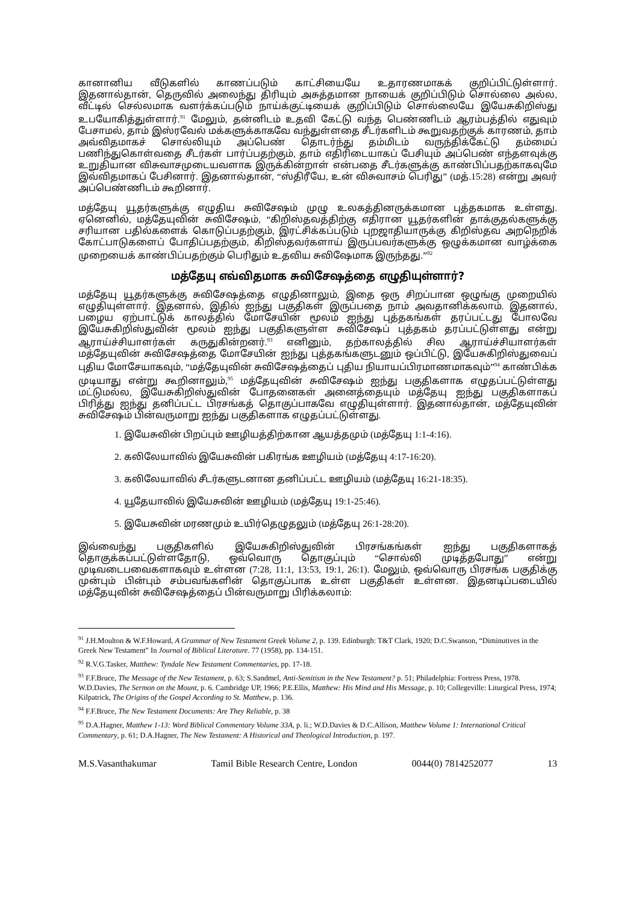கானானிய வீடுகளில் காணப்படும் காட்சியையே உதாரணமாகக் குறிப்பிட்டுள்ளார். இதனால்தான், தெருவில் அலைந்து திரியும் அசுத்தமான நாயைக் குறிப்பிடும் சொல்லை அல்ல, வீட்டில் செல்லமாக வளர்க்கப்படும் நாய்க்குட்டியைக் குறிப்பிடும் சொல்லையே இயேசுகிறிஸ்து உபயோகித்துள்ளார்.<sup>91</sup> மேலும், தன்னிடம் உதவி கேட்டு வந்த பெண்ணிடம் ஆரம்பத்தில் எதுவும் பேசாமல், தாம் இஸ்ரவேல் மக்களுக்காகவே வந்துள்ளதை சீடர்களிடம் கூறுவதற்குக் காரணம், தாம் அவ்விதமாகச் சொல்லியும் அப்பெண் தொடர்ந்து தம்மிடம் வருந்திக்கேட்டு தம்மைப் பணிந்துகொள்வதை சீடர்கள் பார்ப்பதற்கும், தாம் எதிரிடையாகப் பேசியும் அப்பெண் எந்தளவுக்கு உறுதியான விசுவாசமுடையவளாக இருக்கின்றாள் என்பதை சீடர்களுக்கு காண்பிப்பதற்காகவுமே இவ்விதமாகப் பேசினார். இதனால்தான், “ஸ்திரீயே, உன் விசுவாசம் பெரிது” (மத்.15:28) என்று அவர் அப்பெண்ணிடம் கூறினார்.
மத்தேயு யூதர்களுக்கு எழுதிய சுவிசேஷம் முழு உலகத்தினருக்கமான புத்தகமாக உள்ளது. ஏனெனில், மத்தேயுவின் சுவிசேஷம், “கிறிஸ்தவத்திற்கு எதிரான யூதர்களின் தாக்குதல்களுக்கு சரியான பதில்களைக் கொடுப்பதற்கும், இரட்சிக்கப்படும் புறஜாதியாருக்கு கிறிஸ்தவ அறநெறிக் கோட்பாடுகளைப் போதிப்பதற்கும், கிறிஸ்தவர்களாய் இருப்பவர்களுக்கு ஒழுக்கமான வாழ்க்கை முறையைக் காண்பிப்பதற்கும் பெரிதும் உதவிய சுவிஷேமாக இருந்தது.”<sup>92</sup>
மத்தேயு எவ்விதமாக சுவிசேஷத்தை எழுதியுள்ளார்?
மத்தேயு யூதர்களுக்கு சுவிசேஷத்தை எழுதினாலும், இதை ஒரு சிறப்பான ஒழுங்கு முறையில் எழுதியுள்ளார். இதனால், இதில் ஐந்து பகுதிகள் இருப்பதை நாம் அவதானிக்கலாம். இதனால், பழைய ஏற்பாட்டுக் காலத்தில் மோசேயின் மூலம் ஐந்து புத்தகங்கள் தரப்பட்டது போலவே இயேசுகிறிஸ்துவின் மூலம் ஐந்து பகுதிகளுள்ள சுவிசேஷப் புத்தகம் தரப்பட்டுள்ளது என்று ஆராய்ச்சியாளர்கள் கருதுகின்றனர்.<sup>93</sup> எனினும், தற்காலத்தில் சில ஆராய்ச்சியாளர்கள் மத்தேயுவின் சுவிசேஷத்தை மோசேயின் ஐந்து புத்தகங்களுடனும் ஒப்பிட்டு, இயேசுகிறிஸ்துவைப் புதிய மோசேயாகவும், “மத்தேயுவின் சுவிசேஷத்தைப் புதிய நியாயப்பிரமாணமாகவும்”<sup>94</sup> காண்பிக்க முடியாது என்று கூறினாலும்,<sup>95</sup> மத்தேயுவின் சுவிசேஷம் ஐந்து பகுதிகளாக எழுதப்பட்டுள்ளது மட்டுமல்ல, இயேசுகிறிஸ்துவின் போதனைகள் அனைத்தையும் மத்தேயு ஐந்து பகுதிகளாகப் பிரித்து ஐந்து தனிப்பட்ட பிரசங்கத் தொகுப்பாகவே எழுதியுள்ளார். இதனால்தான், மத்தேயுவின் சுவிசேஷம் பின்வருமாறு ஐந்து பகுதிகளாக எழுதப்பட்டுள்ளது.
1. இயேசுவின் பிறப்பும் ஊழியத்திற்கான ஆயத்தமும் (மத்தேயு 1:1-4:16).
2. கலிலேயாவில் இயேசுவின் பகிரங்க ஊழியம் (மத்தேயு 4:17-16:20).
3. கலிலேயாவில் சீடர்களுடனான தனிப்பட்ட ஊழியம் (மத்தேயு 16:21-18:35).
4. யூதேயாவில் இயேசுவின் ஊழியம் (மத்தேயு 19:1-25:46).
5. இயேசுவின் மரணமும் உயிர்தெழுதலும் (மத்தேயு 26:1-28:20).
இவ்வைந்து பகுதிகளில் இயேசுகிறிஸ்துவின் பிரசங்கங்கள் ஐந்து பகுதிகளாகத் தொகுக்கப்பட்டுள்ளதோடு, ஒவ்வொரு தொகுப்பும் “சொல்லி முடித்தபோது” என்று முடிவடைபவைகளாகவும் உள்ளன (7:28, 11:1, 13:53, 19:1, 26:1). மேலும், ஒவ்வொரு பிரசங்க பகுதிக்கு முன்பும் பின்பும் சம்பவங்களின் தொகுப்பாக உள்ள பகுதிகள் உள்ளன. இதனடிப்படையில் மத்தேயுவின் சுவிசேஷத்தைப் பின்வருமாறு பிரிக்கலாம்:
<sup>91</sup> J.H.Moulton & W.F.Howard, A Grammar of New Testament Greek Volume 2, p. 139. Edinburgh: T&T Clark, 1920; D.C.Swanson, “Diminutives in the Greek New Testament” In Journal of Biblical Literature. 77 (1958), pp. 134-151.
<sup>92</sup> R.V.G.Tasker, Matthew: Tyndale New Testament Commentaries, pp. 17-18.
<sup>93</sup> F.F.Bruce, The Message of the New Testament, p. 63; S.Sandmel, Anti-Semitism in the New Testament? p. 51; Philadelphia: Fortress Press, 1978. W.D.Davies, The Sermon on the Mount, p. 6. Cambridge UP, 1966; P.E.Ellis, Matthew: His Mind and His Message, p. 10; Collegeville: Liturgical Press, 1974; Kilpatrick, The Origins of the Gospel According to St. Matthew, p. 136.
<sup>94</sup> F.F.Bruce, The New Testament Documents: Are They Reliable, p. 38
<sup>95</sup> D.A.Hagner, Matthew 1-13: Word Biblical Commentary Volume 33A, p. li.; W.D.Davies & D.C.Allison, Matthew Volume 1: International Critical Commentary, p. 61; D.A.Hagner, The New Testament: A Historical and Theological Introduction, p. 197.
M.S.Vasanthakumar Tamil Bible Research Centre, London 0044(0) 7814252077 13